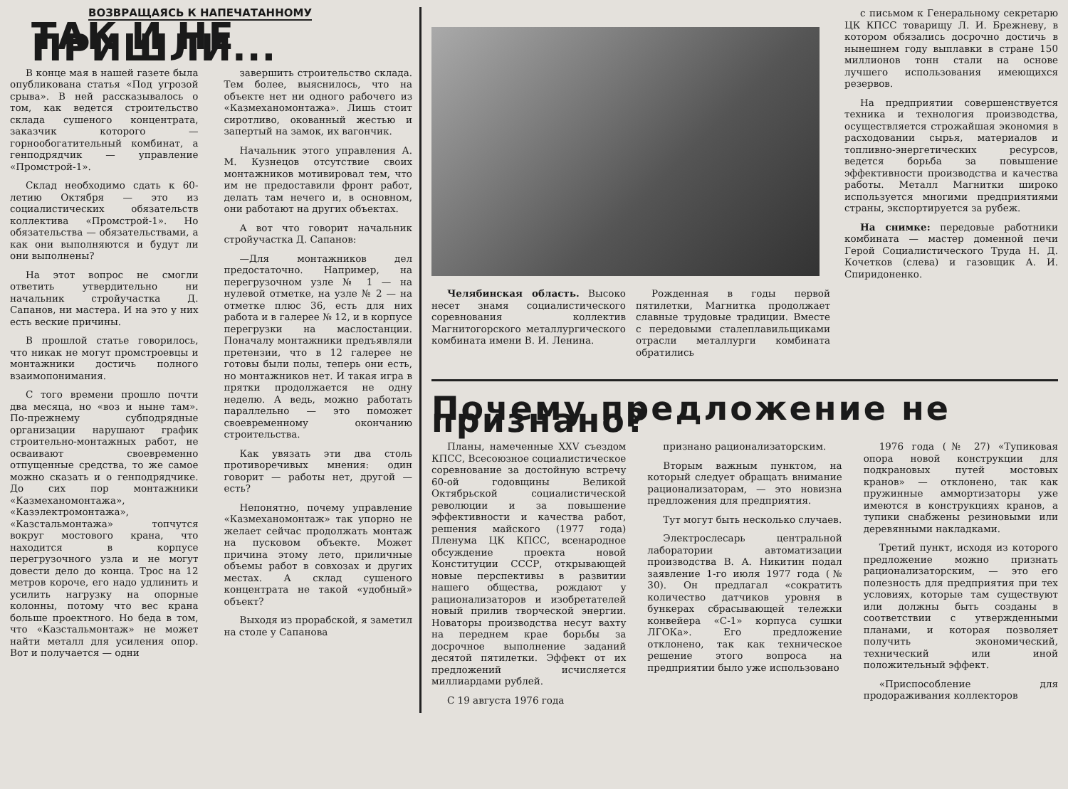ВОЗВРАЩАЯСЬ К НАПЕЧАТАННОМУ
ТАК И НЕ ПРИШЛИ...
В конце мая в нашей газете была опубликована статья «Под угрозой срыва». В ней рассказывалось о том, как ведется строительство склада сушеного концентрата, заказчик которого — горнообогатительный комбинат, а генподрядчик — управление «Промстрой-1».
Склад необходимо сдать к 60-летию Октября — это из социалистических обязательств коллектива «Промстрой-1». Но обязательства — обязательствами, а как они выполняются и будут ли они выполнены?
На этот вопрос не смогли ответить утвердительно ни начальник стройучастка Д. Сапанов, ни мастера. И на это у них есть веские причины.
В прошлой статье говорилось, что никак не могут промстроевцы и монтажники достичь полного взаимопонимания.
С того времени прошло почти два месяца, но «воз и ныне там». По-прежнему субподрядные организации нарушают график строительно-монтажных работ, не осваивают своевременно отпущенные средства, то же самое можно сказать и о генподрядчике. До сих пор монтажники «Казмеханомонтажа», «Казэлектромонтажа», «Казстальмонтажа» топчутся вокруг мостового крана, что находится в корпусе перегрузочного узла и не могут довести дело до конца. Трос на 12 метров короче, его надо удлинить и усилить нагрузку на опорные колонны, потому что вес крана больше проектного. Но беда в том, что «Казстальмонтаж» не может найти металл для усиления опор. Вот и получается — одни
завершить строительство склада. Тем более, выяснилось, что на объекте нет ни одного рабочего из «Казмеханомонтажа». Лишь стоит сиротливо, окованный жестью и запертый на замок, их вагончик.
Начальник этого управления А. М. Кузнецов отсутствие своих монтажников мотивировал тем, что им не предоставили фронт работ, делать там нечего и, в основном, они работают на других объектах.
А вот что говорит начальник стройучастка Д. Сапанов:
—Для монтажников дел предостаточно. Например, на перегрузочном узле № 1 — на нулевой отметке, на узле № 2 — на отметке плюс 36, есть для них работа и в галерее № 12, и в корпусе перегрузки на маслостанции. Поначалу монтажники предъявляли претензии, что в 12 галерее не готовы были полы, теперь они есть, но монтажников нет. И такая игра в прятки продолжается не одну неделю. А ведь, можно работать параллельно — это поможет своевременному окончанию строительства.
Как увязать эти два столь противоречивых мнения: один говорит — работы нет, другой — есть?
Непонятно, почему управление «Казмеханомонтаж» так упорно не желает сейчас продолжать монтаж на пусковом объекте. Может причина этому лето, приличные объемы работ в совхозах и других местах. А склад сушеного концентрата не такой «удобный» объект?
Выходя из прорабской, я заметил на столе у Сапанова
Челябинская область. Высоко несет знамя социалистического соревнования коллектив Магнитогорского металлургического комбината имени В. И. Ленина.
Рожденная в годы первой пятилетки, Магнитка продолжает славные трудовые традиции. Вместе с передовыми сталеплавильщиками отрасли металлурги комбината обратились
с письмом к Генеральному секретарю ЦК КПСС товарищу Л. И. Брежневу, в котором обязались досрочно достичь в нынешнем году выплавки в стране 150 миллионов тонн стали на основе лучшего использования имеющихся резервов.
На предприятии совершенствуется техника и технология производства, осуществляется строжайшая экономия в расходовании сырья, материалов и топливно-энергетических ресурсов, ведется борьба за повышение эффективности производства и качества работы. Металл Магнитки широко используется многими предприятиями страны, экспортируется за рубеж.
На снимке: передовые работники комбината — мастер доменной печи Герой Социалистического Труда Н. Д. Кочетков (слева) и газовщик А. И. Спиридоненко.
Почему предложение не признано?
Планы, намеченные XXV съездом КПСС, Всесоюзное социалистическое соревнование за достойную встречу 60-ой годовщины Великой Октябрьской социалистической революции и за повышение эффективности и качества работ, решения майского (1977 года) Пленума ЦК КПСС, всенародное обсуждение проекта новой Конституции СССР, открывающей новые перспективы в развитии нашего общества, рождают у рационализаторов и изобретателей новый прилив творческой энергии. Новаторы производства несут вахту на переднем крае борьбы за досрочное выполнение заданий десятой пятилетки. Эффект от их предложений исчисляется миллиардами рублей.
С 19 августа 1976 года
признано рационализаторским.
Вторым важным пунктом, на который следует обращать внимание рационализаторам, — это новизна предложения для предприятия.
Тут могут быть несколько случаев.
Электрослесарь центральной лаборатории автоматизации производства В. А. Никитин подал заявление 1-го июля 1977 года (№ 30). Он предлагал «сократить количество датчиков уровня в бункерах сбрасывающей тележки конвейера «С-1» корпуса сушки ЛГОКа». Его предложение отклонено, так как техническое решение этого вопроса на предприятии было уже использовано
1976 года (№ 27) «Тупиковая опора новой конструкции для подкрановых путей мостовых кранов» — отклонено, так как пружинные аммортизаторы уже имеются в конструкциях кранов, а тупики снабжены резиновыми или деревянными накладками.
Третий пункт, исходя из которого предложение можно признать рационализаторским, — это его полезность для предприятия при тех условиях, которые там существуют или должны быть созданы в соответствии с утвержденными планами, и которая позволяет получить экономический, технический или иной положительный эффект.
«Приспособление для продораживания коллекторов